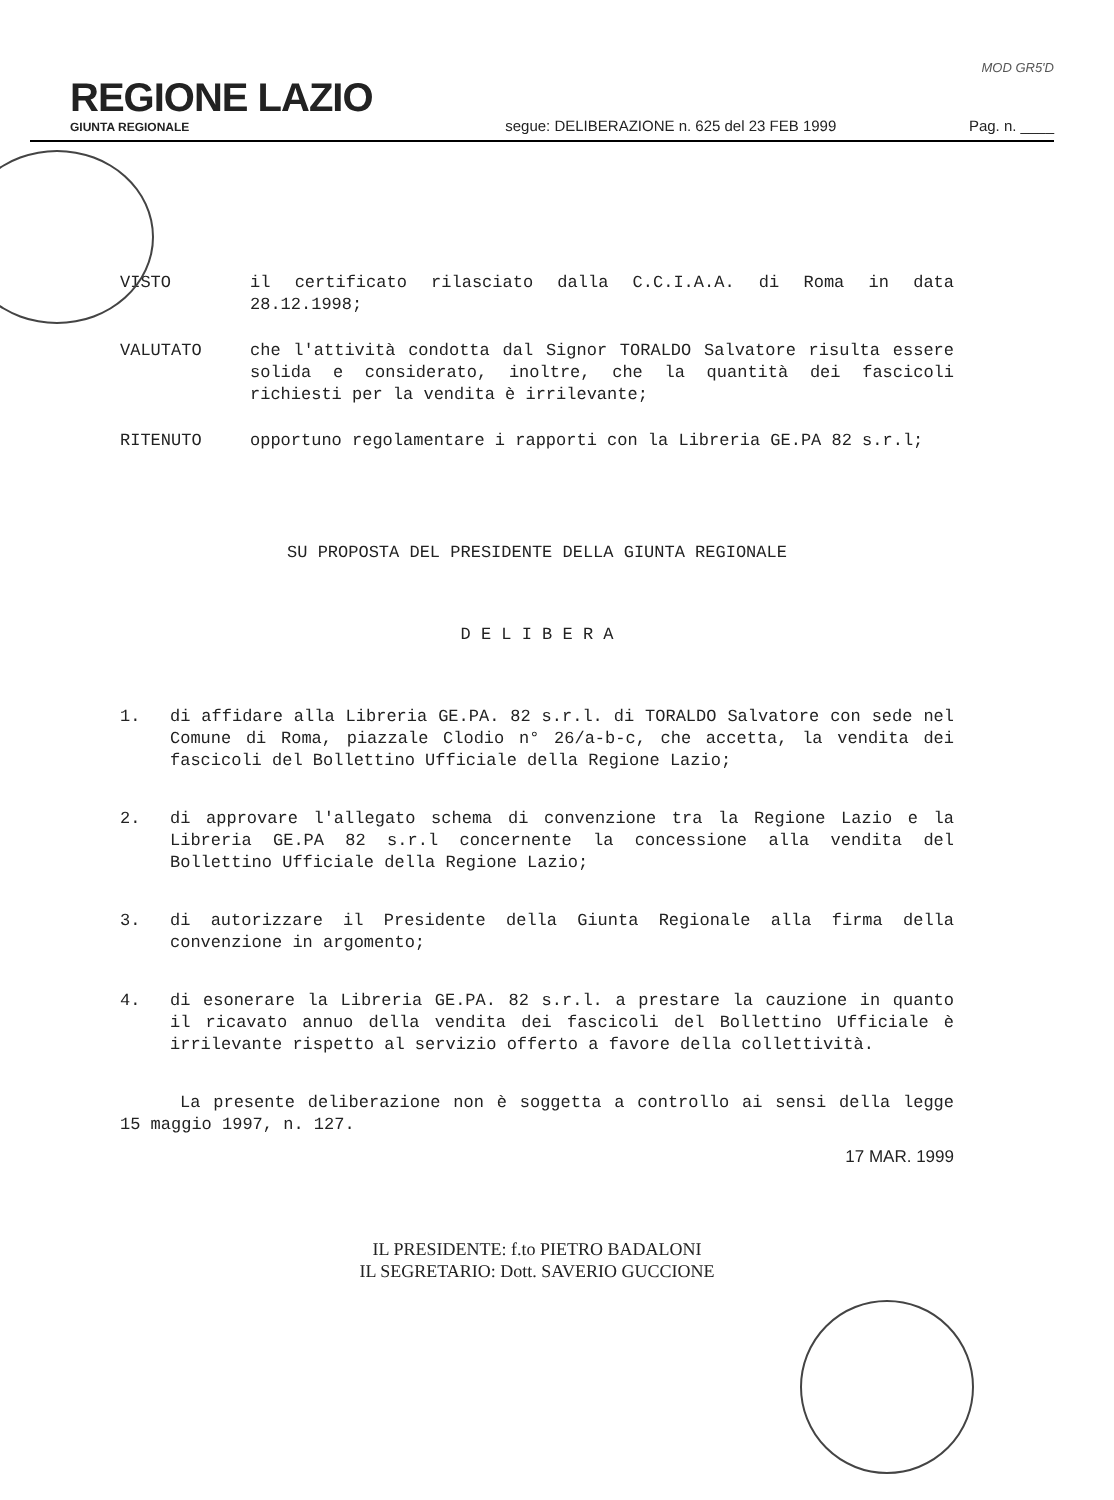MOD GR5'D
REGIONE LAZIO
GIUNTA REGIONALE
segue: DELIBERAZIONE n. 625 del 23 FEB 1999
Pag. n. ____
VISTO il certificato rilasciato dalla C.C.I.A.A. di Roma in data 28.12.1998;
VALUTATO che l'attività condotta dal Signor TORALDO Salvatore risulta essere solida e considerato, inoltre, che la quantità dei fascicoli richiesti per la vendita è irrilevante;
RITENUTO opportuno regolamentare i rapporti con la Libreria GE.PA 82 s.r.l;
SU PROPOSTA DEL PRESIDENTE DELLA GIUNTA REGIONALE
D E L I B E R A
1. di affidare alla Libreria GE.PA. 82 s.r.l. di TORALDO Salvatore con sede nel Comune di Roma, piazzale Clodio n° 26/a-b-c, che accetta, la vendita dei fascicoli del Bollettino Ufficiale della Regione Lazio;
2. di approvare l'allegato schema di convenzione tra la Regione Lazio e la Libreria GE.PA 82 s.r.l concernente la concessione alla vendita del Bollettino Ufficiale della Regione Lazio;
3. di autorizzare il Presidente della Giunta Regionale alla firma della convenzione in argomento;
4. di esonerare la Libreria GE.PA. 82 s.r.l. a prestare la cauzione in quanto il ricavato annuo della vendita dei fascicoli del Bollettino Ufficiale è irrilevante rispetto al servizio offerto a favore della collettività.
La presente deliberazione non è soggetta a controllo ai sensi della legge 15 maggio 1997, n. 127.
17 MAR. 1999
IL PRESIDENTE: f.to PIETRO BADALONI
IL SEGRETARIO: Dott. SAVERIO GUCCIONE